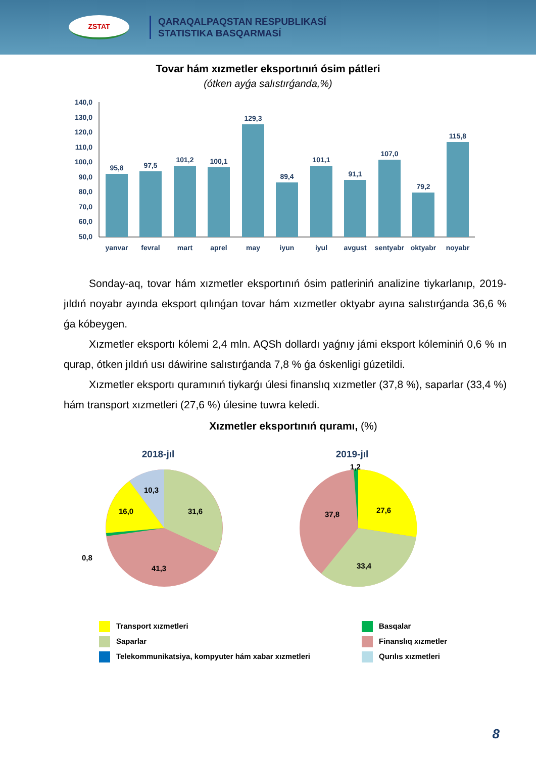ZSTAT
QARAQALPAQSTAN RESPUBLIKASÍ
STATISTIKA BASQARMASÍ
Tovar hám xızmetler eksportınıń ósim pátleri
(ótken ayǵa salıstırǵanda,%)
140,0
130,0
120,0
110,0
100,0
90,0
80,0
70,0
60,0
50,0
95,8
97,5
101,2
100,1
129,3
89,4
101,1
91,1
107,0
79,2
115,8
yanvar
fevral
mart
aprel
may
iyun
iyul
avgust
sentyabr
oktyabr
noyabr
Sonday-aq, tovar hám xızmetler eksportınıń ósim patleriniń analizine tiykarlanıp, 2019-jıldıń noyabr ayında eksport qılınǵan tovar hám xızmetler oktyabr ayına salıstırǵanda 36,6 % ǵa kóbeygen.
Xızmetler eksportı kólemi 2,4 mln. AQSh dollardı yaǵnıy jámi eksport kóleminiń 0,6 % ın qurap, ótken jıldıń usı dáwirine salıstırǵanda 7,8 % ǵa óskenligi gúzetildi.
Xızmetler eksportı quramınıń tiykarǵı úlesi finanslıq xızmetler (37,8 %), saparlar (33,4 %) hám transport xızmetleri (27,6 %) úlesine tuwra keledi.
Xızmetler eksportınıń quramı, (%)
2018-jıl
2019-jıl
31,6
10,3
16,0
41,3
0,8
27,6
37,8
33,4
1,2
Transport xızmetleri
Basqalar
Saparlar
Finanslıq xızmetler
Telekommunikatsiya, kompyuter hám xabar xızmetleri
Qurılıs xızmetleri
8